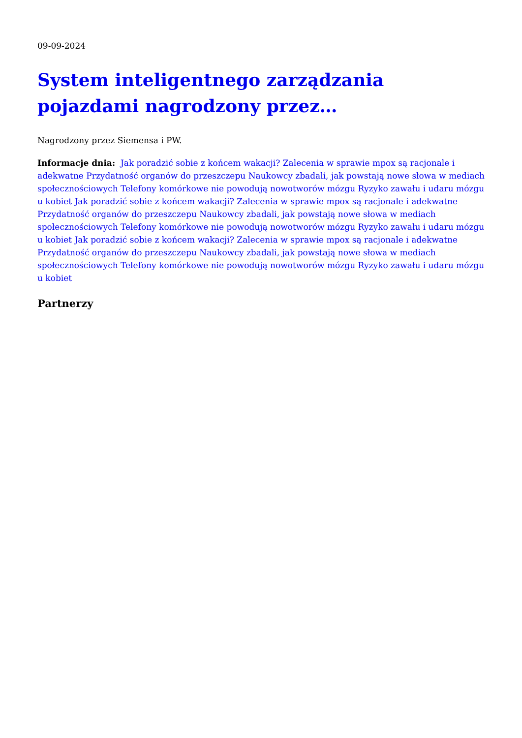09-09-2024
System inteligentnego zarządzania pojazdami nagrodzony przez…
Nagrodzony przez Siemensa i PW.
Informacje dnia: Jak poradzić sobie z końcem wakacji? Zalecenia w sprawie mpox są racjonale i adekwatne Przydatność organów do przeszczepu Naukowcy zbadali, jak powstają nowe słowa w mediach społecznościowych Telefony komórkowe nie powodują nowotworów mózgu Ryzyko zawału i udaru mózgu u kobiet Jak poradzić sobie z końcem wakacji? Zalecenia w sprawie mpox są racjonale i adekwatne Przydatność organów do przeszczepu Naukowcy zbadali, jak powstają nowe słowa w mediach społecznościowych Telefony komórkowe nie powodują nowotworów mózgu Ryzyko zawału i udaru mózgu u kobiet Jak poradzić sobie z końcem wakacji? Zalecenia w sprawie mpox są racjonale i adekwatne Przydatność organów do przeszczepu Naukowcy zbadali, jak powstają nowe słowa w mediach społecznościowych Telefony komórkowe nie powodują nowotworów mózgu Ryzyko zawału i udaru mózgu u kobiet
Partnerzy